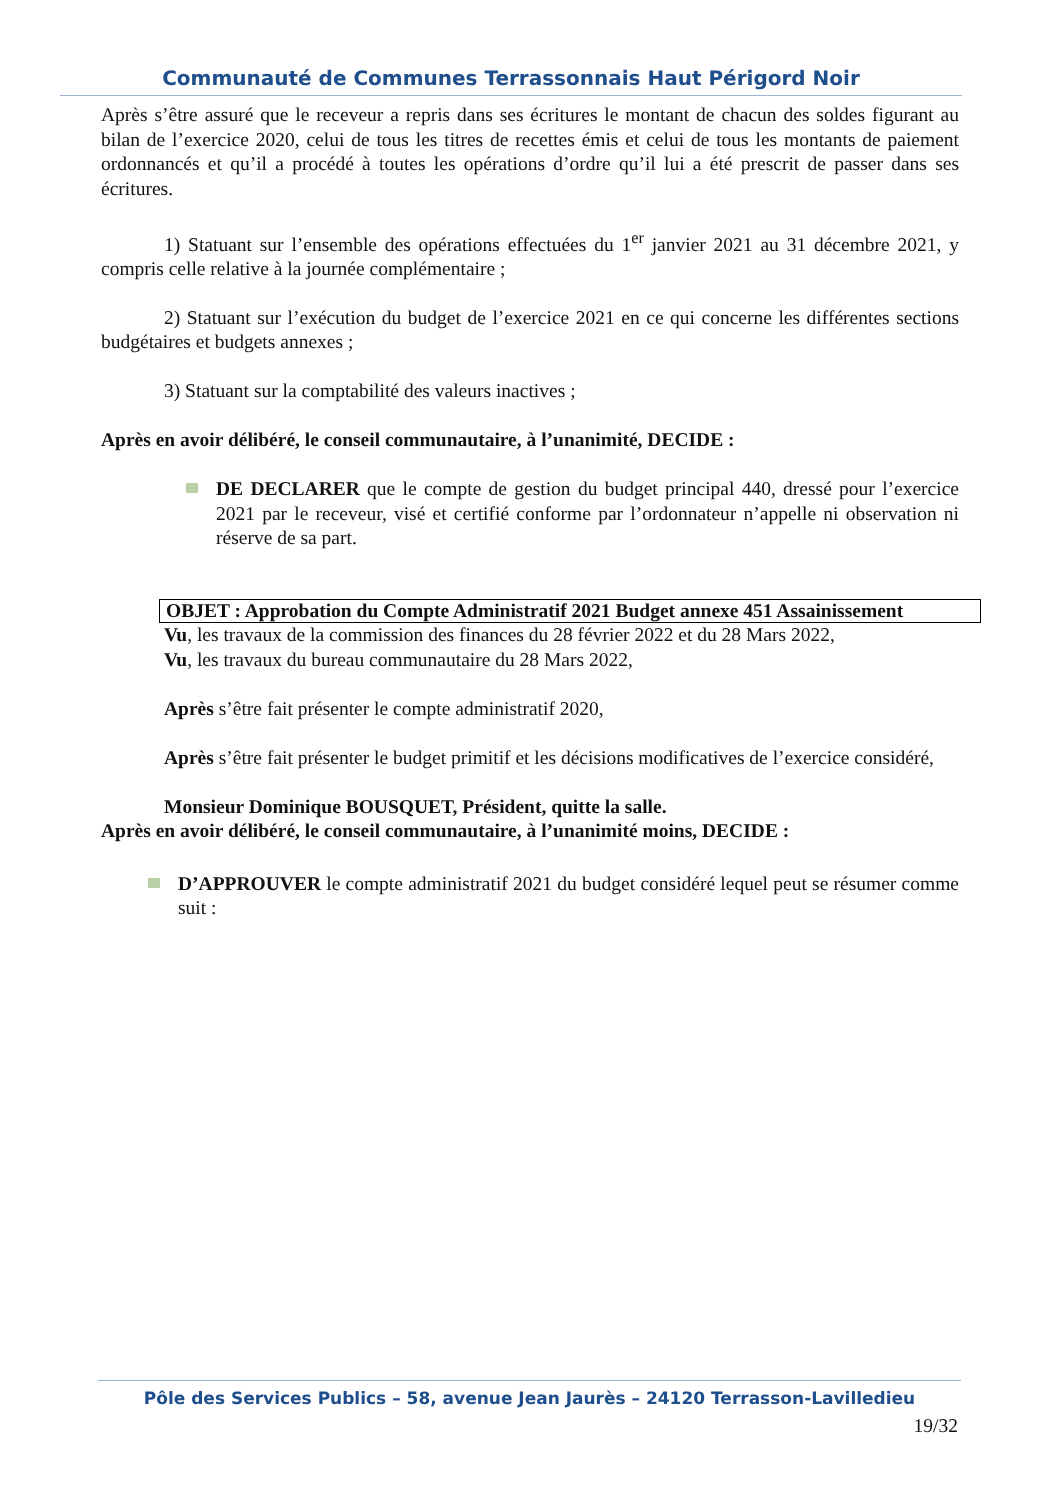Communauté de Communes Terrassonnais Haut Périgord Noir
Après s’être assuré que le receveur a repris dans ses écritures le montant de chacun des soldes figurant au bilan de l’exercice 2020, celui de tous les titres de recettes émis et celui de tous les montants de paiement ordonnancés et qu’il a procédé à toutes les opérations d’ordre qu’il lui a été prescrit de passer dans ses écritures.
1) Statuant sur l’ensemble des opérations effectuées du 1<sup>er</sup> janvier 2021 au 31 décembre 2021, y compris celle relative à la journée complémentaire ;
2) Statuant sur l’exécution du budget de l’exercice 2021 en ce qui concerne les différentes sections budgétaires et budgets annexes ;
3) Statuant sur la comptabilité des valeurs inactives ;
Après en avoir délibéré, le conseil communautaire, à l’unanimité, DECIDE :
DE DECLARER que le compte de gestion du budget principal 440, dressé pour l’exercice 2021 par le receveur, visé et certifié conforme par l’ordonnateur n’appelle ni observation ni réserve de sa part.
OBJET : Approbation du Compte Administratif 2021 Budget annexe 451 Assainissement
Vu, les travaux de la commission des finances du 28 février 2022 et du 28 Mars 2022,
Vu, les travaux du bureau communautaire du 28 Mars 2022,
Après s’être fait présenter le compte administratif 2020,
Après s’être fait présenter le budget primitif et les décisions modificatives de l’exercice considéré,
Monsieur Dominique BOUSQUET, Président, quitte la salle.
Après en avoir délibéré, le conseil communautaire, à l’unanimité moins, DECIDE :
D’APPROUVER le compte administratif 2021 du budget considéré lequel peut se résumer comme suit :
Pôle des Services Publics – 58, avenue Jean Jaurès – 24120 Terrasson-Lavilledieu
19/32